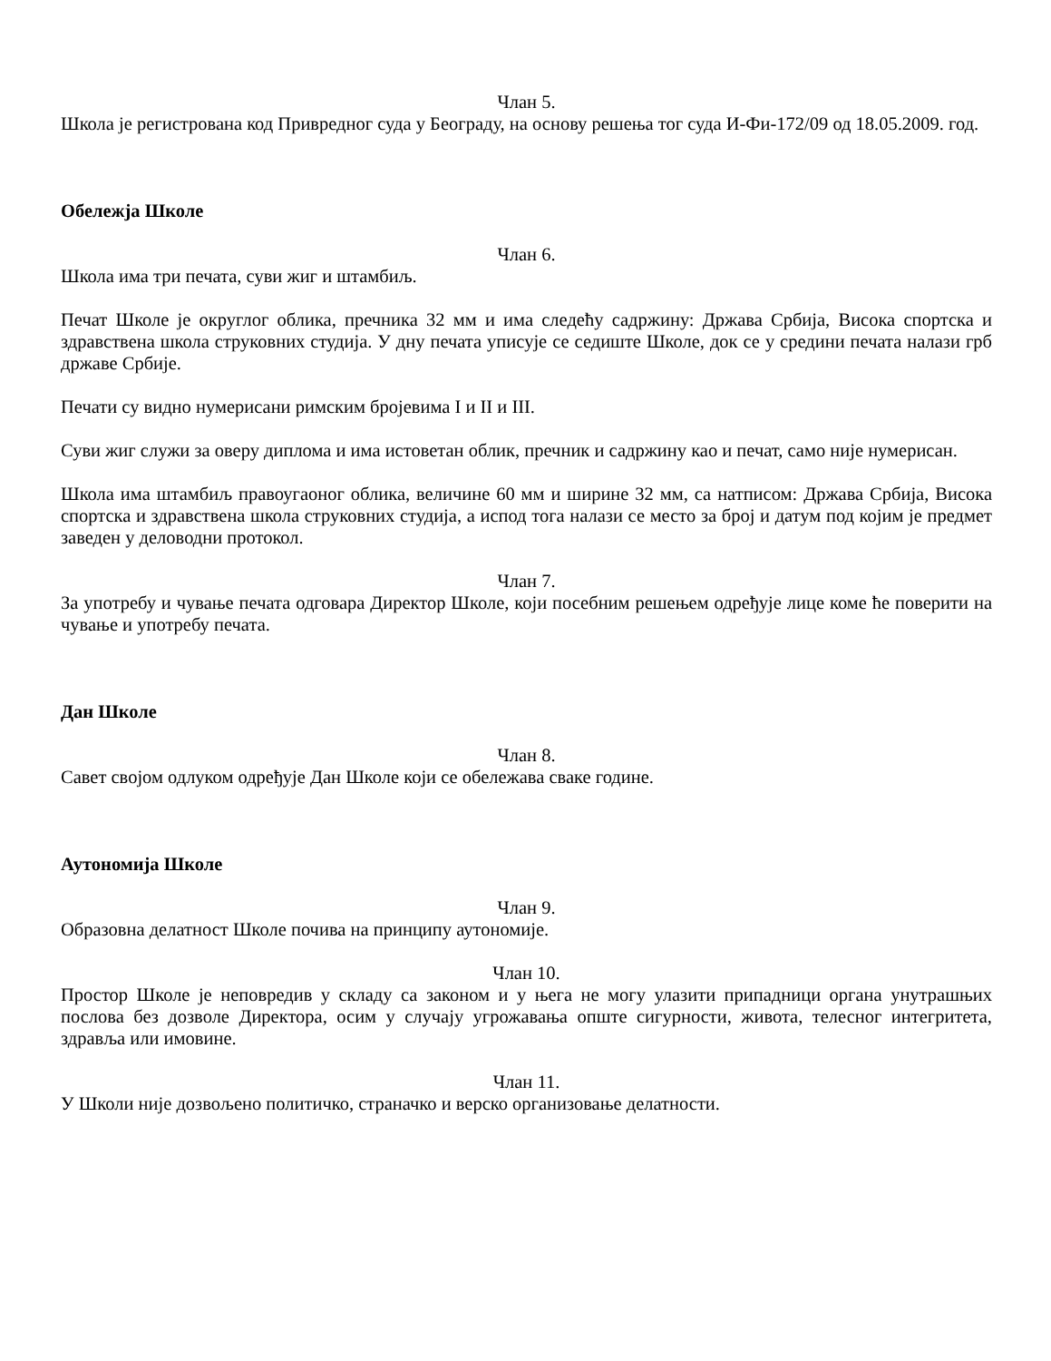Члан 5.
Школа је регистрована код Привредног суда у Београду, на основу решења тог суда И-Фи-172/09 од 18.05.2009. год.
Обележја Школе
Члан 6.
Школа има три печата, суви жиг и штамбиљ.
Печат Школе је округлог облика, пречника 32 мм и има следећу садржину: Држава Србија, Висока спортска и здравствена школа струковних студија. У дну печата уписује се седиште Школе, док се у средини печата налази грб државе Србије.
Печати су видно нумерисани римским бројевима I и II и III.
Суви жиг служи за оверу диплома и има истоветан облик, пречник и садржину као и печат, само није нумерисан.
Школа има штамбиљ правоугаоног облика, величине 60 мм и ширине 32 мм, са натписом: Држава Србија, Висока спортска и здравствена школа струковних студија, а испод тога налази се место за број и датум под којим је предмет заведен у деловодни протокол.
Члан 7.
За употребу и чување печата одговара Директор Школе, који посебним решењем одређује лице коме ће поверити на чување и употребу печата.
Дан Школе
Члан 8.
Савет својом одлуком одређује Дан Школе који се обележава сваке године.
Аутономија Школе
Члан 9.
Образовна делатност Школе почива на принципу аутономије.
Члан 10.
Простор Школе је неповредив у складу са законом и у њега не могу улазити припадници органа унутрашњих послова без дозволе Директора, осим у случају угрожавања опште сигурности, живота, телесног интегритета, здравља или имовине.
Члан 11.
У Школи није дозвољено политичко, страначко и верско организовање делатности.